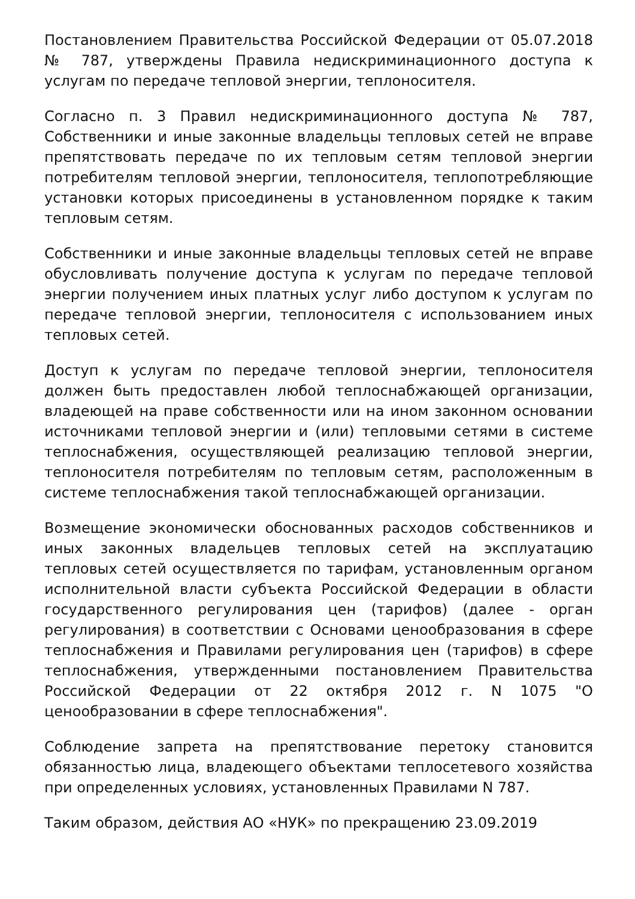Постановлением Правительства Российской Федерации от 05.07.2018 № 787, утверждены Правила недискриминационного доступа к услугам по передаче тепловой энергии, теплоносителя.
Согласно п. 3 Правил недискриминационного доступа № 787, Собственники и иные законные владельцы тепловых сетей не вправе препятствовать передаче по их тепловым сетям тепловой энергии потребителям тепловой энергии, теплоносителя, теплопотребляющие установки которых присоединены в установленном порядке к таким тепловым сетям.
Собственники и иные законные владельцы тепловых сетей не вправе обусловливать получение доступа к услугам по передаче тепловой энергии получением иных платных услуг либо доступом к услугам по передаче тепловой энергии, теплоносителя с использованием иных тепловых сетей.
Доступ к услугам по передаче тепловой энергии, теплоносителя должен быть предоставлен любой теплоснабжающей организации, владеющей на праве собственности или на ином законном основании источниками тепловой энергии и (или) тепловыми сетями в системе теплоснабжения, осуществляющей реализацию тепловой энергии, теплоносителя потребителям по тепловым сетям, расположенным в системе теплоснабжения такой теплоснабжающей организации.
Возмещение экономически обоснованных расходов собственников и иных законных владельцев тепловых сетей на эксплуатацию тепловых сетей осуществляется по тарифам, установленным органом исполнительной власти субъекта Российской Федерации в области государственного регулирования цен (тарифов) (далее - орган регулирования) в соответствии с Основами ценообразования в сфере теплоснабжения и Правилами регулирования цен (тарифов) в сфере теплоснабжения, утвержденными постановлением Правительства Российской Федерации от 22 октября 2012 г. N 1075 "О ценообразовании в сфере теплоснабжения".
Соблюдение запрета на препятствование перетоку становится обязанностью лица, владеющего объектами теплосетевого хозяйства при определенных условиях, установленных Правилами N 787.
Таким образом, действия АО «НУК» по прекращению 23.09.2019